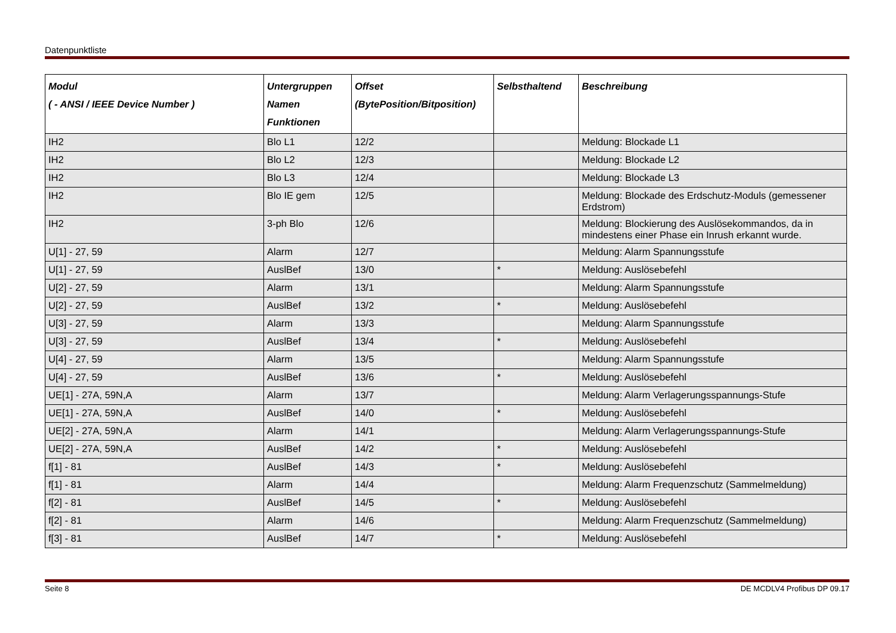Datenpunktliste
| Modul ( - ANSI / IEEE Device Number ) | Untergruppen Namen Funktionen | Offset (BytePosition/Bitposition) | Selbsthaltend | Beschreibung |
| --- | --- | --- | --- | --- |
| IH2 | Blo L1 | 12/2 | | Meldung: Blockade L1 |
| IH2 | Blo L2 | 12/3 | | Meldung: Blockade L2 |
| IH2 | Blo L3 | 12/4 | | Meldung: Blockade L3 |
| IH2 | Blo IE gem | 12/5 | | Meldung: Blockade des Erdschutz-Moduls (gemessener Erdstrom) |
| IH2 | 3-ph Blo | 12/6 | | Meldung: Blockierung des Auslösekommandos, da in mindestens einer Phase ein Inrush erkannt wurde. |
| U[1] - 27, 59 | Alarm | 12/7 | | Meldung: Alarm Spannungsstufe |
| U[1] - 27, 59 | AuslBef | 13/0 | * | Meldung: Auslösebefehl |
| U[2] - 27, 59 | Alarm | 13/1 | | Meldung: Alarm Spannungsstufe |
| U[2] - 27, 59 | AuslBef | 13/2 | * | Meldung: Auslösebefehl |
| U[3] - 27, 59 | Alarm | 13/3 | | Meldung: Alarm Spannungsstufe |
| U[3] - 27, 59 | AuslBef | 13/4 | * | Meldung: Auslösebefehl |
| U[4] - 27, 59 | Alarm | 13/5 | | Meldung: Alarm Spannungsstufe |
| U[4] - 27, 59 | AuslBef | 13/6 | * | Meldung: Auslösebefehl |
| UE[1] - 27A, 59N,A | Alarm | 13/7 | | Meldung: Alarm Verlagerungsspannungs-Stufe |
| UE[1] - 27A, 59N,A | AuslBef | 14/0 | * | Meldung: Auslösebefehl |
| UE[2] - 27A, 59N,A | Alarm | 14/1 | | Meldung: Alarm Verlagerungsspannungs-Stufe |
| UE[2] - 27A, 59N,A | AuslBef | 14/2 | * | Meldung: Auslösebefehl |
| f[1] - 81 | AuslBef | 14/3 | * | Meldung: Auslösebefehl |
| f[1] - 81 | Alarm | 14/4 | | Meldung: Alarm Frequenzschutz (Sammelmeldung) |
| f[2] - 81 | AuslBef | 14/5 | * | Meldung: Auslösebefehl |
| f[2] - 81 | Alarm | 14/6 | | Meldung: Alarm Frequenzschutz (Sammelmeldung) |
| f[3] - 81 | AuslBef | 14/7 | * | Meldung: Auslösebefehl |
Seite 8 DE MCDLV4 Profibus DP 09.17